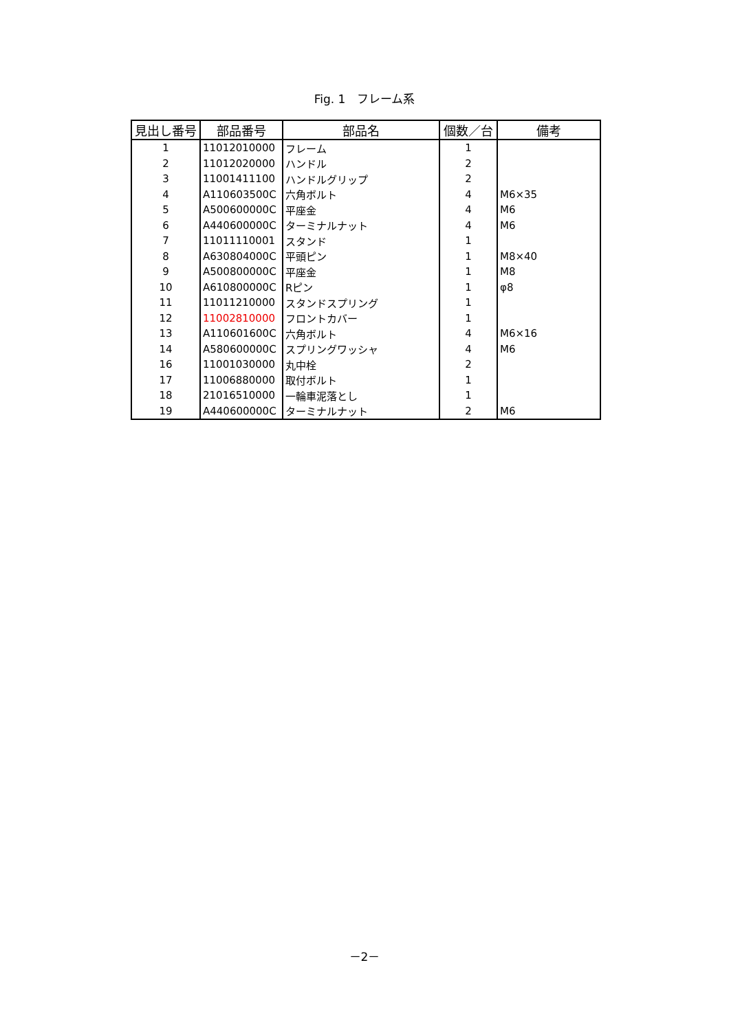Fig. 1　フレーム系
| 見出し番号 | 部品番号 | 部品名 | 個数／台 | 備考 |
| --- | --- | --- | --- | --- |
| 1 | 11012010000 | フレーム | 1 | |
| 2 | 11012020000 | ハンドル | 2 | |
| 3 | 11001411100 | ハンドルグリップ | 2 | |
| 4 | A110603500C | 六角ボルト | 4 | M6×35 |
| 5 | A500600000C | 平座金 | 4 | M6 |
| 6 | A440600000C | ターミナルナット | 4 | M6 |
| 7 | 11011110001 | スタンド | 1 | |
| 8 | A630804000C | 平頭ピン | 1 | M8×40 |
| 9 | A500800000C | 平座金 | 1 | M8 |
| 10 | A610800000C | Rピン | 1 | φ8 |
| 11 | 11011210000 | スタンドスプリング | 1 | |
| 12 | 11002810000 | フロントカバー | 1 | |
| 13 | A110601600C | 六角ボルト | 4 | M6×16 |
| 14 | A580600000C | スプリングワッシャ | 4 | M6 |
| 16 | 11001030000 | 丸中栓 | 2 | |
| 17 | 11006880000 | 取付ボルト | 1 | |
| 18 | 21016510000 | 一輪車泥落とし | 1 | |
| 19 | A440600000C | ターミナルナット | 2 | M6 |
－2－